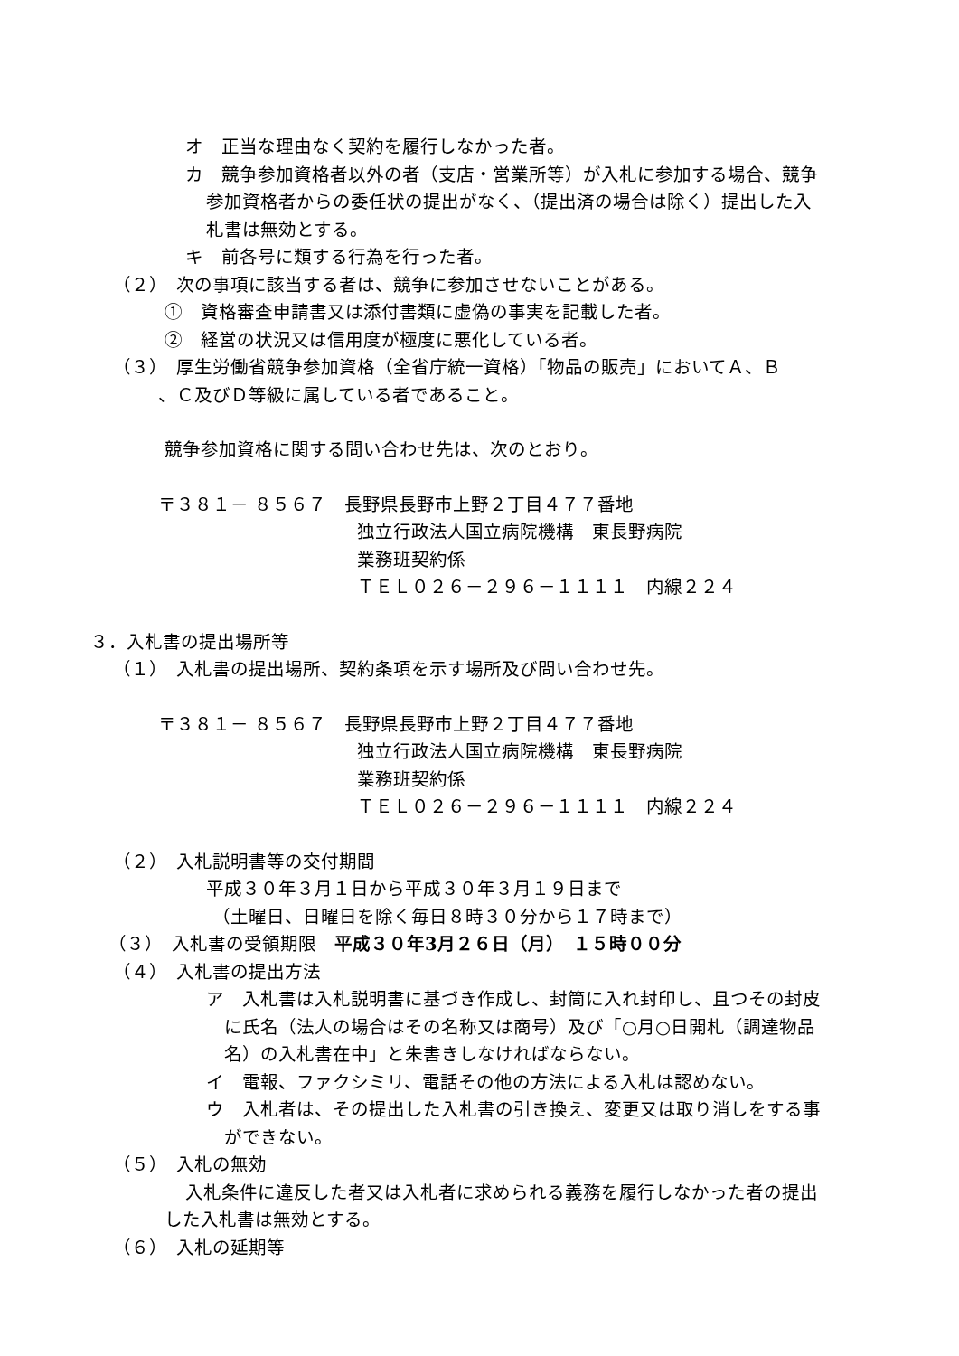オ　正当な理由なく契約を履行しなかった者。
カ　競争参加資格者以外の者（支店・営業所等）が入札に参加する場合、競争
参加資格者からの委任状の提出がなく、（提出済の場合は除く）提出した入
札書は無効とする。
キ　前各号に類する行為を行った者。
（２）　次の事項に該当する者は、競争に参加させないことがある。
①　資格審査申請書又は添付書類に虚偽の事実を記載した者。
②　経営の状況又は信用度が極度に悪化している者。
（３）　厚生労働省競争参加資格（全省庁統一資格）「物品の販売」においてＡ、Ｂ
、Ｃ及びＤ等級に属している者であること。
競争参加資格に関する問い合わせ先は、次のとおり。
〒３８１－ ８５６７　長野県長野市上野２丁目４７７番地
独立行政法人国立病院機構　東長野病院
業務班契約係
ＴＥＬ０２６－２９６－１１１１　内線２２４
３．入札書の提出場所等
（１）　入札書の提出場所、契約条項を示す場所及び問い合わせ先。
〒３８１－ ８５６７　長野県長野市上野２丁目４７７番地
独立行政法人国立病院機構　東長野病院
業務班契約係
ＴＥＬ０２６－２９６－１１１１　内線２２４
（２）　入札説明書等の交付期間
平成３０年３月１日から平成３０年３月１９日まで
（土曜日、日曜日を除く毎日８時３０分から１７時まで）
（３）　入札書の受領期限　平成３０年3月２６日（月）　１５時００分
（４）　入札書の提出方法
ア　入札書は入札説明書に基づき作成し、封筒に入れ封印し、且つその封皮
に氏名（法人の場合はその名称又は商号）及び「○月○日開札（調達物品
名）の入札書在中」と朱書きしなければならない。
イ　電報、ファクシミリ、電話その他の方法による入札は認めない。
ウ　入札者は、その提出した入札書の引き換え、変更又は取り消しをする事
ができない。
（５）　入札の無効
入札条件に違反した者又は入札者に求められる義務を履行しなかった者の提出
した入札書は無効とする。
（６）　入札の延期等